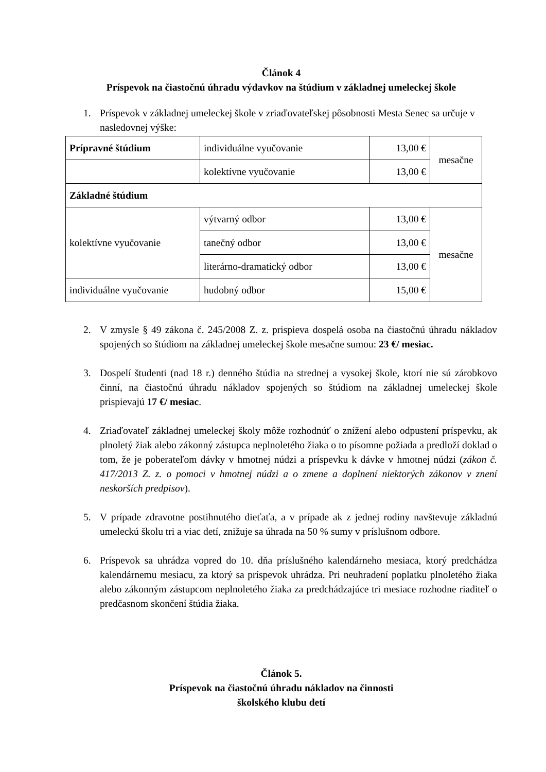Článok 4
Príspevok na čiastočnú úhradu výdavkov na štúdium v základnej umeleckej škole
1. Príspevok v základnej umeleckej škole v zriaďovateľskej pôsobnosti Mesta Senec sa určuje v nasledovnej výške:
| Prípravné štúdium | individuálne vyučovanie | 13,00 € | mesačne |
| | kolektívne vyučovanie | 13,00 € | |
| Základné štúdium | | | |
| kolektívne vyučovanie | výtvarný odbor | 13,00 € | mesačne |
| | tanečný odbor | 13,00 € | |
| | literárno-dramatický odbor | 13,00 € | |
| individuálne vyučovanie | hudobný odbor | 15,00 € | |
2. V zmysle § 49 zákona č. 245/2008 Z. z. prispieva dospelá osoba na čiastočnú úhradu nákladov spojených so štúdiom na základnej umeleckej škole mesačne sumou: 23 €/ mesiac.
3. Dospelí študenti (nad 18 r.) denného štúdia na strednej a vysokej škole, ktorí nie sú zárobkovo činní, na čiastočnú úhradu nákladov spojených so štúdiom na základnej umeleckej škole prispievajú 17 €/ mesiac.
4. Zriaďovateľ základnej umeleckej školy môže rozhodnúť o znížení alebo odpustení príspevku, ak plnoletý žiak alebo zákonný zástupca neplnoletého žiaka o to písomne požiada a predloží doklad o tom, že je poberateľom dávky v hmotnej núdzi a príspevku k dávke v hmotnej núdzi (zákon č. 417/2013 Z. z. o pomoci v hmotnej núdzi a o zmene a doplnení niektorých zákonov v znení neskorších predpisov).
5. V prípade zdravotne postihnutého dieťaťa, a v prípade ak z jednej rodiny navštevuje základnú umeleckú školu tri a viac detí, znižuje sa úhrada na 50 % sumy v príslušnom odbore.
6. Príspevok sa uhrádza vopred do 10. dňa príslušného kalendárneho mesiaca, ktorý predchádza kalendárnemu mesiacu, za ktorý sa príspevok uhrádza. Pri neuhradení poplatku plnoletého žiaka alebo zákonným zástupcom neplnoletého žiaka za predchádzajúce tri mesiace rozhodne riaditeľ o predčasnom skončení štúdia žiaka.
Článok 5.
Príspevok na čiastočnú úhradu nákladov na činnosti
školského klubu detí